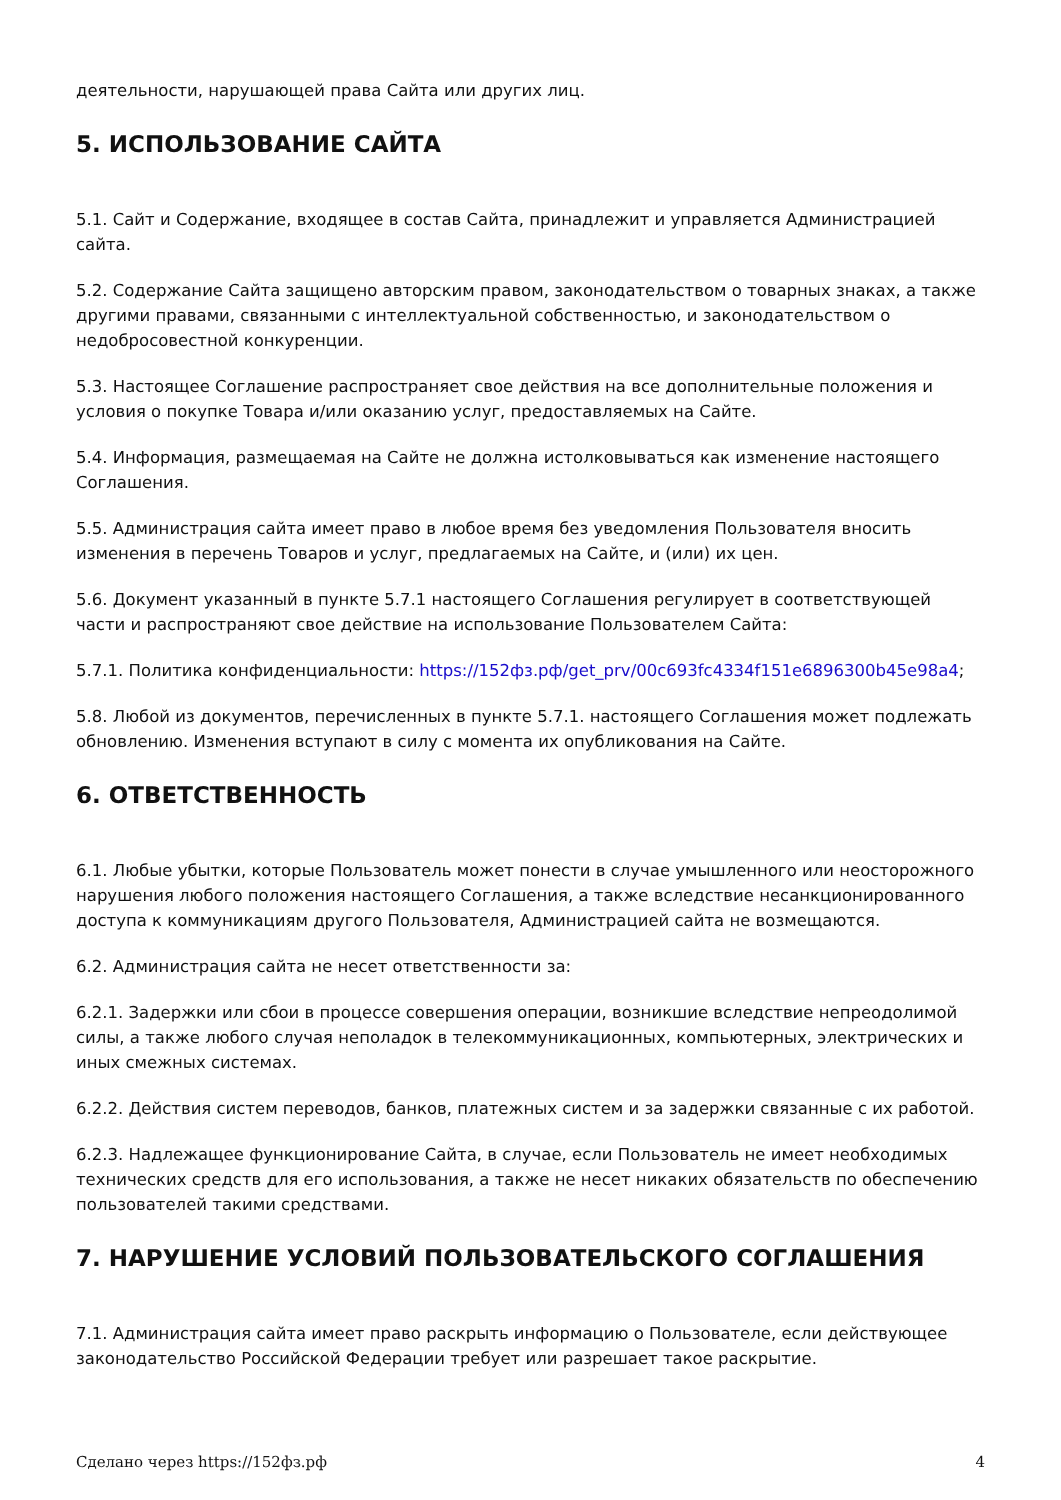деятельности, нарушающей права Сайта или других лиц.
5. ИСПОЛЬЗОВАНИЕ САЙТА
5.1. Сайт и Содержание, входящее в состав Сайта, принадлежит и управляется Администрацией сайта.
5.2. Содержание Сайта защищено авторским правом, законодательством о товарных знаках, а также другими правами, связанными с интеллектуальной собственностью, и законодательством о недобросовестной конкуренции.
5.3. Настоящее Соглашение распространяет свое действия на все дополнительные положения и условия о покупке Товара и/или оказанию услуг, предоставляемых на Сайте.
5.4. Информация, размещаемая на Сайте не должна истолковываться как изменение настоящего Соглашения.
5.5. Администрация сайта имеет право в любое время без уведомления Пользователя вносить изменения в перечень Товаров и услуг, предлагаемых на Сайте, и (или) их цен.
5.6. Документ указанный в пункте 5.7.1 настоящего Соглашения регулирует в соответствующей части и распространяют свое действие на использование Пользователем Сайта:
5.7.1. Политика конфиденциальности: https://152фз.рф/get_prv/00c693fc4334f151e6896300b45e98a4;
5.8. Любой из документов, перечисленных в пункте 5.7.1. настоящего Соглашения может подлежать обновлению. Изменения вступают в силу с момента их опубликования на Сайте.
6. ОТВЕТСТВЕННОСТЬ
6.1. Любые убытки, которые Пользователь может понести в случае умышленного или неосторожного нарушения любого положения настоящего Соглашения, а также вследствие несанкционированного доступа к коммуникациям другого Пользователя, Администрацией сайта не возмещаются.
6.2. Администрация сайта не несет ответственности за:
6.2.1. Задержки или сбои в процессе совершения операции, возникшие вследствие непреодолимой силы, а также любого случая неполадок в телекоммуникационных, компьютерных, электрических и иных смежных системах.
6.2.2. Действия систем переводов, банков, платежных систем и за задержки связанные с их работой.
6.2.3. Надлежащее функционирование Сайта, в случае, если Пользователь не имеет необходимых технических средств для его использования, а также не несет никаких обязательств по обеспечению пользователей такими средствами.
7. НАРУШЕНИЕ УСЛОВИЙ ПОЛЬЗОВАТЕЛЬСКОГО СОГЛАШЕНИЯ
7.1. Администрация сайта имеет право раскрыть информацию о Пользователе, если действующее законодательство Российской Федерации требует или разрешает такое раскрытие.
Сделано через https://152фз.рф 4